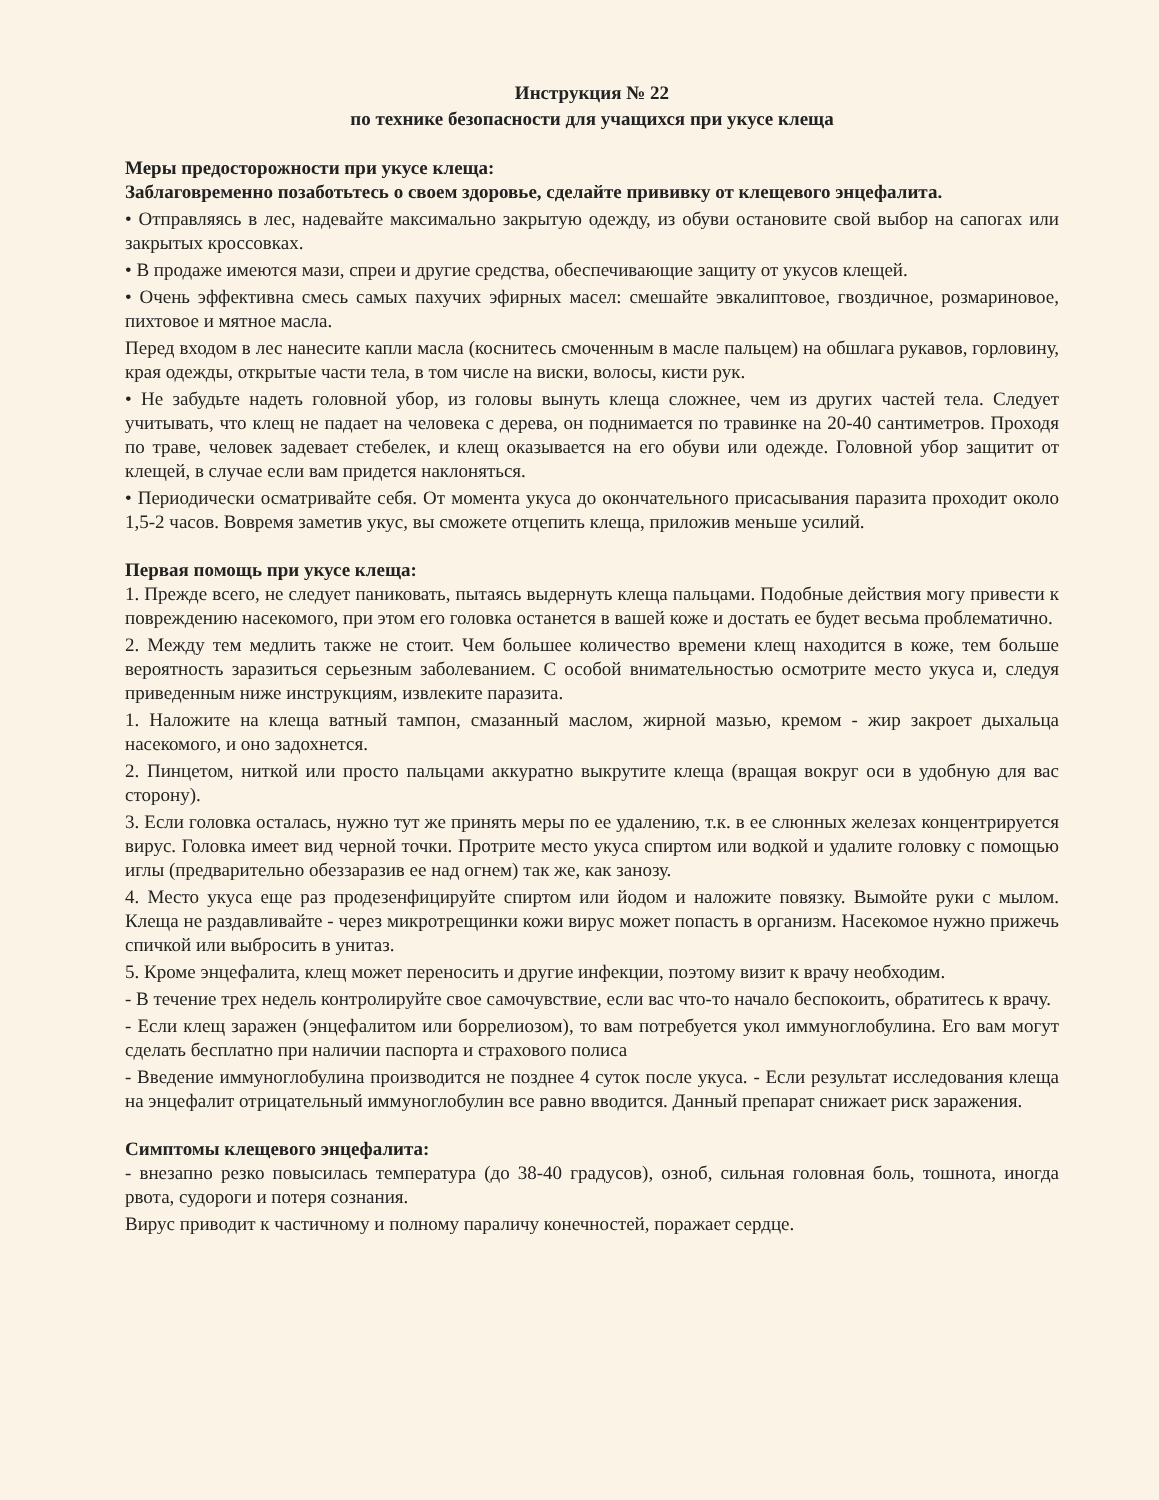Инструкция № 22
по технике безопасности для учащихся при укусе клеща
Меры предосторожности при укусе клеща:
Заблаговременно позаботьтесь о своем здоровье, сделайте прививку от клещевого энцефалита.
• Отправляясь в лес, надевайте максимально закрытую одежду, из обуви остановите свой выбор на сапогах или закрытых кроссовках.
• В продаже имеются мази, спреи и другие средства, обеспечивающие защиту от укусов клещей.
• Очень эффективна смесь самых пахучих эфирных масел: смешайте эвкалиптовое, гвоздичное, розмариновое, пихтовое и мятное масла.
Перед входом в лес нанесите капли масла (коснитесь смоченным в масле пальцем) на обшлага рукавов, горловину, края одежды, открытые части тела, в том числе на виски, волосы, кисти рук.
• Не забудьте надеть головной убор, из головы вынуть клеща сложнее, чем из других частей тела. Следует учитывать, что клещ не падает на человека с дерева, он поднимается по травинке на 20-40 сантиметров. Проходя по траве, человек задевает стебелек, и клещ оказывается на его обуви или одежде. Головной убор защитит от клещей, в случае если вам придется наклоняться.
• Периодически осматривайте себя. От момента укуса до окончательного присасывания паразита проходит около 1,5-2 часов. Вовремя заметив укус, вы сможете отцепить клеща, приложив меньше усилий.
Первая помощь при укусе клеща:
1. Прежде всего, не следует паниковать, пытаясь выдернуть клеща пальцами. Подобные действия могу привести к повреждению насекомого, при этом его головка останется в вашей коже и достать ее будет весьма проблематично.
2. Между тем медлить также не стоит. Чем большее количество времени клещ находится в коже, тем больше вероятность заразиться серьезным заболеванием. С особой внимательностью осмотрите место укуса и, следуя приведенным ниже инструкциям, извлеките паразита.
1. Наложите на клеща ватный тампон, смазанный маслом, жирной мазью, кремом - жир закроет дыхальца насекомого, и оно задохнется.
2. Пинцетом, ниткой или просто пальцами аккуратно выкрутите клеща (вращая вокруг оси в удобную для вас сторону).
3. Если головка осталась, нужно тут же принять меры по ее удалению, т.к. в ее слюнных железах концентрируется вирус. Головка имеет вид черной точки. Протрите место укуса спиртом или водкой и удалите головку с помощью иглы (предварительно обеззаразив ее над огнем) так же, как занозу.
4. Место укуса еще раз продезенфицируйте спиртом или йодом и наложите повязку. Вымойте руки с мылом. Клеща не раздавливайте - через микротрещинки кожи вирус может попасть в организм. Насекомое нужно прижечь спичкой или выбросить в унитаз.
5. Кроме энцефалита, клещ может переносить и другие инфекции, поэтому визит к врачу необходим.
- В течение трех недель контролируйте свое самочувствие, если вас что-то начало беспокоить, обратитесь к врачу.
- Если клещ заражен (энцефалитом или боррелиозом), то вам потребуется укол иммуноглобулина. Его вам могут сделать бесплатно при наличии паспорта и страхового полиса
- Введение иммуноглобулина производится не позднее 4 суток после укуса. - Если результат исследования клеща на энцефалит отрицательный иммуноглобулин все равно вводится. Данный препарат снижает риск заражения.
Симптомы клещевого энцефалита:
- внезапно резко повысилась температура (до 38-40 градусов), озноб, сильная головная боль, тошнота, иногда рвота, судороги и потеря сознания.
Вирус приводит к частичному и полному параличу конечностей, поражает сердце.